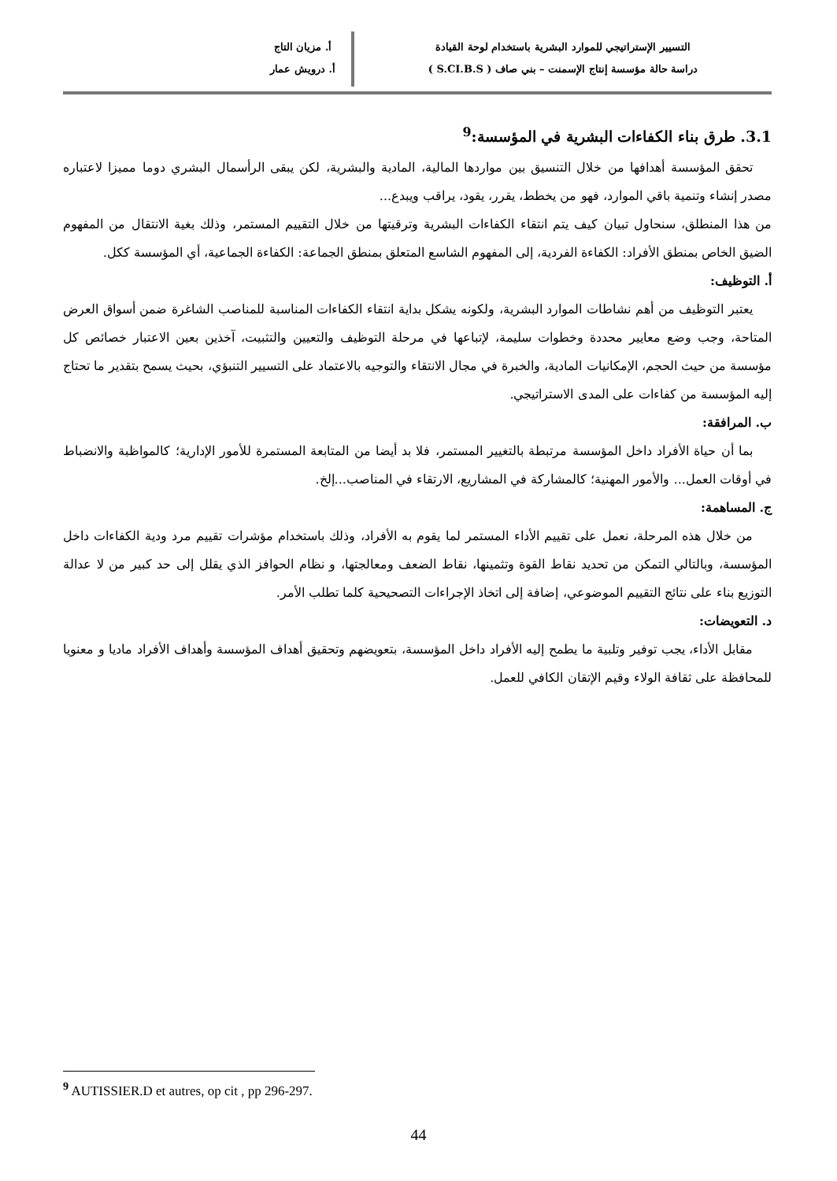التسيير الإستراتيجي للموارد البشرية باستخدام لوحة القيادة
دراسة حالة مؤسسة إنتاج الإسمنت – بني صاف ( S.CI.B.S )
أ. مزيان التاج
أ. درويش عمار
3.1. طرق بناء الكفاءات البشرية في المؤسسة:<sup>9</sup>
تحقق المؤسسة أهدافها من خلال التنسيق بين مواردها المالية، المادية والبشرية، لكن يبقى الرأسمال البشري دوما مميزا لاعتباره مصدر إنشاء وتنمية باقي الموارد، فهو من يخطط، يقرر، يقود، يراقب ويبدع...
من هذا المنطلق، سنحاول تبيان كيف يتم انتقاء الكفاءات البشرية وترقيتها من خلال التقييم المستمر، وذلك بغية الانتقال من المفهوم الضيق الخاص بمنطق الأفراد: الكفاءة الفردية، إلى المفهوم الشاسع المتعلق بمنطق الجماعة: الكفاءة الجماعية، أي المؤسسة ككل.
أ. التوظيف:
يعتبر التوظيف من أهم نشاطات الموارد البشرية، ولكونه يشكل بداية انتقاء الكفاءات المناسبة للمناصب الشاغرة ضمن أسواق العرض المتاحة، وجب وضع معايير محددة وخطوات سليمة، لإتباعها في مرحلة التوظيف والتعيين والتثبيت، آخذين بعين الاعتبار خصائص كل مؤسسة من حيث الحجم، الإمكانيات المادية، والخبرة في مجال الانتقاء والتوجيه بالاعتماد على التسيير التنبؤي، بحيث يسمح بتقدير ما تحتاج إليه المؤسسة من كفاءات على المدى الاستراتيجي.
ب. المرافقة:
بما أن حياة الأفراد داخل المؤسسة مرتبطة بالتغيير المستمر، فلا بد أيضا من المتابعة المستمرة للأمور الإدارية؛ كالمواظبة والانضباط في أوقات العمل... والأمور المهنية؛ كالمشاركة في المشاريع، الارتقاء في المناصب...إلخ.
ج. المساهمة:
من خلال هذه المرحلة، نعمل على تقييم الأداء المستمر لما يقوم به الأفراد، وذلك باستخدام مؤشرات تقييم مرد ودية الكفاءات داخل المؤسسة، وبالتالي التمكن من تحديد نقاط القوة وتثمينها، نقاط الضعف ومعالجتها، و نظام الحوافز الذي يقلل إلى حد كبير من لا عدالة التوزيع بناء على نتائج التقييم الموضوعي، إضافة إلى اتخاذ الإجراءات التصحيحية كلما تطلب الأمر.
د. التعويضات:
مقابل الأداء، يجب توفير وتلبية ما يطمح إليه الأفراد داخل المؤسسة، بتعويضهم وتحقيق أهداف المؤسسة وأهداف الأفراد ماديا و معنويا للمحافظة على ثقافة الولاء وقيم الإتقان الكافي للعمل.
<sup>9</sup> AUTISSIER.D et autres, op cit , pp 296-297.
44